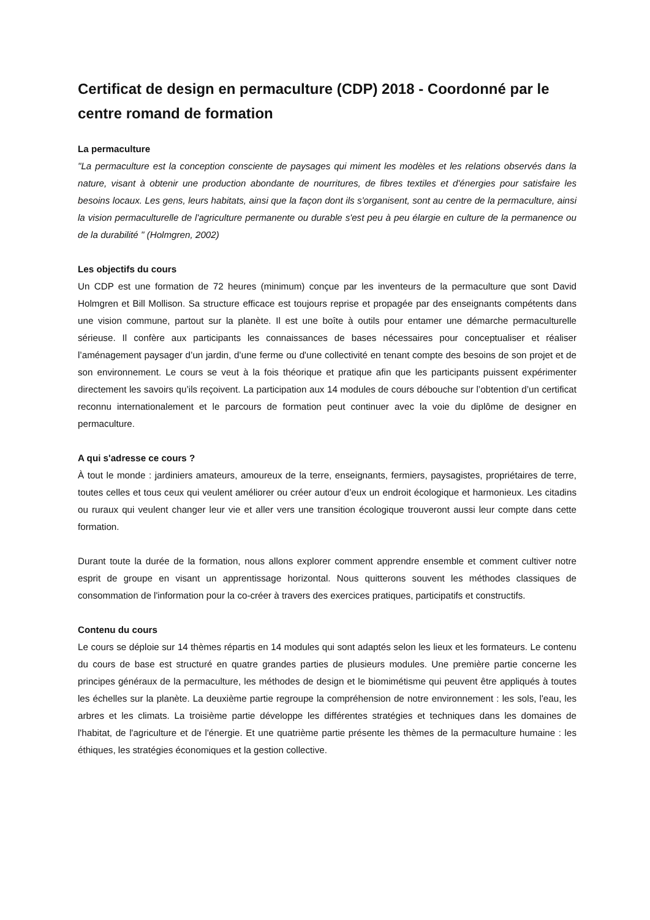Certificat de design en permaculture (CDP) 2018 - Coordonné par le centre romand de formation
La permaculture
"La permaculture est la conception consciente de paysages qui miment les modèles et les relations observés dans la nature, visant à obtenir une production abondante de nourritures, de fibres textiles et d'énergies pour satisfaire les besoins locaux. Les gens, leurs habitats, ainsi que la façon dont ils s'organisent, sont au centre de la permaculture, ainsi la vision permaculturelle de l'agriculture permanente ou durable s'est peu à peu élargie en culture de la permanence ou de la durabilité " (Holmgren, 2002)
Les objectifs du cours
Un CDP est une formation de 72 heures (minimum) conçue par les inventeurs de la permaculture que sont David Holmgren et Bill Mollison. Sa structure efficace est toujours reprise et propagée par des enseignants compétents dans une vision commune, partout sur la planète. Il est une boîte à outils pour entamer une démarche permaculturelle sérieuse. Il confère aux participants les connaissances de bases nécessaires pour conceptualiser et réaliser l’aménagement paysager d’un jardin, d’une ferme ou d'une collectivité en tenant compte des besoins de son projet et de son environnement. Le cours se veut à la fois théorique et pratique afin que les participants puissent expérimenter directement les savoirs qu’ils reçoivent. La participation aux 14 modules de cours débouche sur l’obtention d’un certificat reconnu internationalement et le parcours de formation peut continuer avec la voie du diplôme de designer en permaculture.
A qui s'adresse ce cours ?
À tout le monde : jardiniers amateurs, amoureux de la terre, enseignants, fermiers, paysagistes, propriétaires de terre, toutes celles et tous ceux qui veulent améliorer ou créer autour d’eux un endroit écologique et harmonieux. Les citadins ou ruraux qui veulent changer leur vie et aller vers une transition écologique trouveront aussi leur compte dans cette formation.
Durant toute la durée de la formation, nous allons explorer comment apprendre ensemble et comment cultiver notre esprit de groupe en visant un apprentissage horizontal. Nous quitterons souvent les méthodes classiques de consommation de l'information pour la co-créer à travers des exercices pratiques, participatifs et constructifs.
Contenu du cours
Le cours se déploie sur 14 thèmes répartis en 14 modules qui sont adaptés selon les lieux et les formateurs. Le contenu du cours de base est structuré en quatre grandes parties de plusieurs modules. Une première partie concerne les principes généraux de la permaculture, les méthodes de design et le biomimétisme qui peuvent être appliqués à toutes les échelles sur la planète. La deuxième partie regroupe la compréhension de notre environnement : les sols, l'eau, les arbres et les climats. La troisième partie développe les différentes stratégies et techniques dans les domaines de l'habitat, de l'agriculture et de l'énergie. Et une quatrième partie présente les thèmes de la permaculture humaine : les éthiques, les stratégies économiques et la gestion collective.